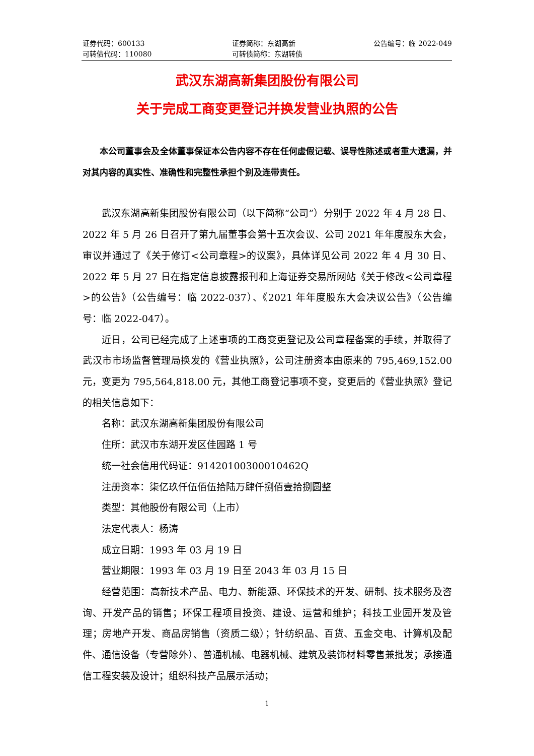证券代码：600133 证券简称：东湖高新 公告编号：临 2022-049
可转债代码：110080 可转债简称：东湖转债
武汉东湖高新集团股份有限公司
关于完成工商变更登记并换发营业执照的公告
本公司董事会及全体董事保证本公告内容不存在任何虚假记载、误导性陈述或者重大遗漏，并对其内容的真实性、准确性和完整性承担个别及连带责任。
武汉东湖高新集团股份有限公司（以下简称“公司”）分别于 2022 年 4 月 28 日、2022 年 5 月 26 日召开了第九届董事会第十五次会议、公司 2021 年年度股东大会，审议并通过了《关于修订<公司章程>的议案》，具体详见公司 2022 年 4 月 30 日、2022 年 5 月 27 日在指定信息披露报刊和上海证券交易所网站《关于修改<公司章程>的公告》（公告编号：临 2022-037）、《2021 年年度股东大会决议公告》（公告编号：临 2022-047）。
近日，公司已经完成了上述事项的工商变更登记及公司章程备案的手续，并取得了武汉市市场监督管理局换发的《营业执照》，公司注册资本由原来的 795,469,152.00 元，变更为 795,564,818.00 元，其他工商登记事项不变，变更后的《营业执照》登记的相关信息如下：
名称：武汉东湖高新集团股份有限公司
住所：武汉市东湖开发区佳园路 1 号
统一社会信用代码证：91420100300010462Q
注册资本：柒亿玖仟伍佰伍拾陆万肆仟捌佰壹拾捌圆整
类型：其他股份有限公司（上市）
法定代表人：杨涛
成立日期：1993 年 03 月 19 日
营业期限：1993 年 03 月 19 日至 2043 年 03 月 15 日
经营范围：高新技术产品、电力、新能源、环保技术的开发、研制、技术服务及咨询、开发产品的销售；环保工程项目投资、建设、运营和维护；科技工业园开发及管理；房地产开发、商品房销售（资质二级）；针纺织品、百货、五金交电、计算机及配件、通信设备（专营除外）、普通机械、电器机械、建筑及装饰材料零售兼批发；承接通信工程安装及设计；组织科技产品展示活动；
1